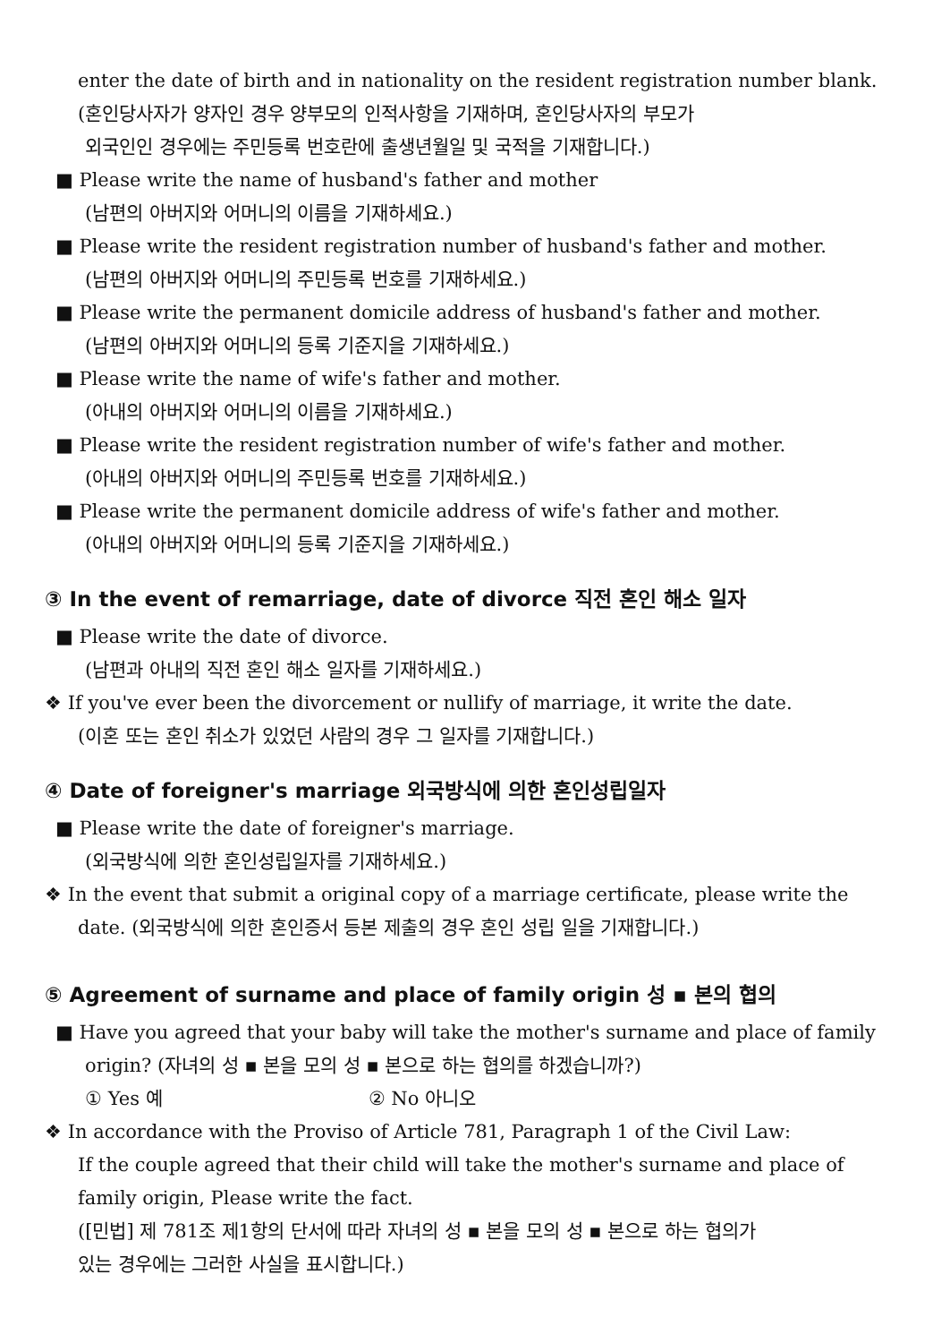enter the date of birth and in nationality on the resident registration number blank.
(혼인당사자가 양자인 경우 양부모의 인적사항을 기재하며, 혼인당사자의 부모가
외국인인 경우에는 주민등록 번호란에 출생년월일 및 국적을 기재합니다.)
■ Please write the name of husband's father and mother
(남편의 아버지와 어머니의 이름을 기재하세요.)
■ Please write the resident registration number of husband's father and mother.
(남편의 아버지와 어머니의 주민등록 번호를 기재하세요.)
■ Please write the permanent domicile address of husband's father and mother.
(남편의 아버지와 어머니의 등록 기준지을 기재하세요.)
■ Please write the name of wife's father and mother.
(아내의 아버지와 어머니의 이름을 기재하세요.)
■ Please write the resident registration number of wife's father and mother.
(아내의 아버지와 어머니의 주민등록 번호를 기재하세요.)
■ Please write the permanent domicile address of wife's father and mother.
(아내의 아버지와 어머니의 등록 기준지을 기재하세요.)
③ In the event of remarriage, date of divorce 직전 혼인 해소 일자
■ Please write the date of divorce.
(남편과 아내의 직전 혼인 해소 일자를 기재하세요.)
❖ If you've ever been the divorcement or nullify of marriage, it write the date.
(이혼 또는 혼인 취소가 있었던 사람의 경우 그 일자를 기재합니다.)
④ Date of foreigner's marriage 외국방식에 의한 혼인성립일자
■ Please write the date of foreigner's marriage.
(외국방식에 의한 혼인성립일자를 기재하세요.)
❖ In the event that submit a original copy of a marriage certificate, please write the
date. (외국방식에 의한 혼인증서 등본 제출의 경우 혼인 성립 일을 기재합니다.)
⑤ Agreement of surname and place of family origin 성 ▪ 본의 협의
■ Have you agreed that your baby will take the mother's surname and place of family
origin? (자녀의 성 ▪ 본을 모의 성 ▪ 본으로 하는 협의를 하겠습니까?)
① Yes 예 ② No 아니오
❖ In accordance with the Proviso of Article 781, Paragraph 1 of the Civil Law:
If the couple agreed that their child will take the mother's surname and place of
family origin, Please write the fact.
([민법] 제 781조 제1항의 단서에 따라 자녀의 성 ▪ 본을 모의 성 ▪ 본으로 하는 협의가
있는 경우에는 그러한 사실을 표시합니다.)